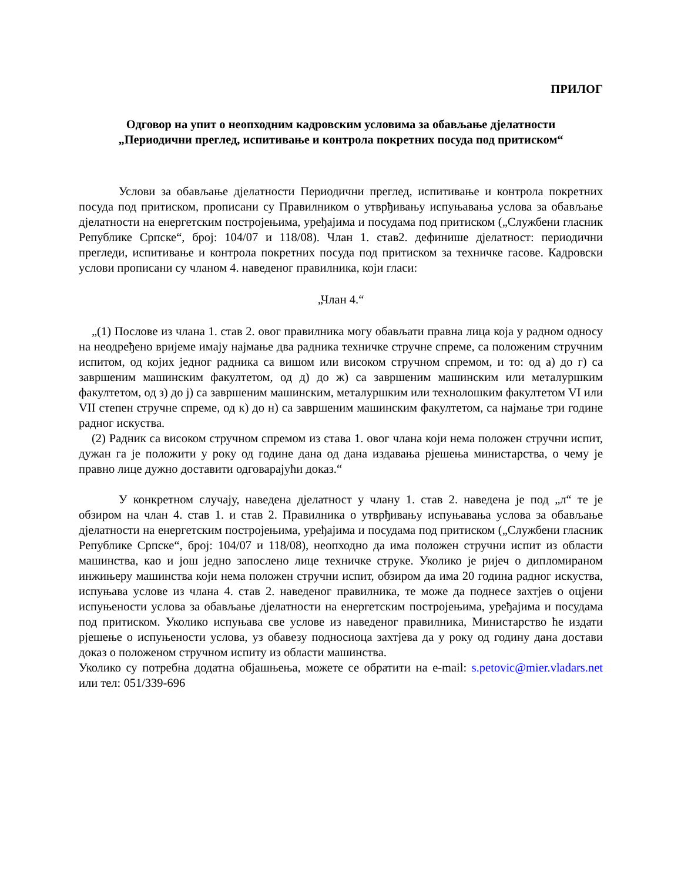ПРИЛОГ
Одговор на упит о неопходним кадровским условима за обављање дјелатности
„Периодични преглед, испитивање и контрола покретних посуда под притиском“
Услови за обављање дјелатности Периодични преглед, испитивање и контрола покретних посуда под притиском, прописани су Правилником о утврђивању испуњавања услова за обављање дјелатности на енергетским постројењима, уређајима и посудама под притиском („Службени гласник Републике Српске“, број: 104/07 и 118/08). Члан 1. став2. дефинише дјелатност: периодични прегледи, испитивање и контрола покретних посуда под притиском за техничке гасове. Кадровски услови прописани су чланом 4. наведеног правилника, који гласи:
„Члан 4.“
„(1) Послове из члана 1. став 2. овог правилника могу обављати правна лица која у радном односу на неодређено вријеме имају најмање два радника техничке стручне спреме, са положеним стручним испитом, од којих једног радника са вишом или високом стручном спремом, и то: од а) до г) са завршеним машинским факултетом, од д) до ж) са завршеним машинским или металуршким факултетом, од з) до ј) са завршеним машинским, металуршким или технолошким факултетом VI или VII степен стручне спреме, од к) до н) са завршеним машинским факултетом, са најмање три године радног искуства.
(2) Радник са високом стручном спремом из става 1. овог члана који нема положен стручни испит, дужан га је положити у року од године дана од дана издавања рјешења министарства, о чему је правно лице дужно доставити одговарајући доказ.“
У конкретном случају, наведена дјелатност у члану 1. став 2. наведена је под „л“ те је обзиром на члан 4. став 1. и став 2. Правилника о утврђивању испуњавања услова за обављање дјелатности на енергетским постројењима, уређајима и посудама под притиском („Службени гласник Републике Српске“, број: 104/07 и 118/08), неопходно да има положен стручни испит из области машинства, као и још једно запослено лице техничке струке. Уколико је ријеч о дипломираном инжињеру машинства који нема положен стручни испит, обзиром да има 20 година радног искуства, испуњава услове из члана 4. став 2. наведеног правилника, те може да поднесе захтјев о оцјени испуњености услова за обављање дјелатности на енергетским постројењима, уређајима и посудама под притиском. Уколико испуњава све услове из наведеног правилника, Министарство ће издати рјешење о испуњености услова, уз обавезу подносиоца захтјева да у року од годину дана достави доказ о положеном стручном испиту из области машинства.
Уколико су потребна додатна објашњења, можете се обратити на e-mail: s.petovic@mier.vladars.net или тел: 051/339-696